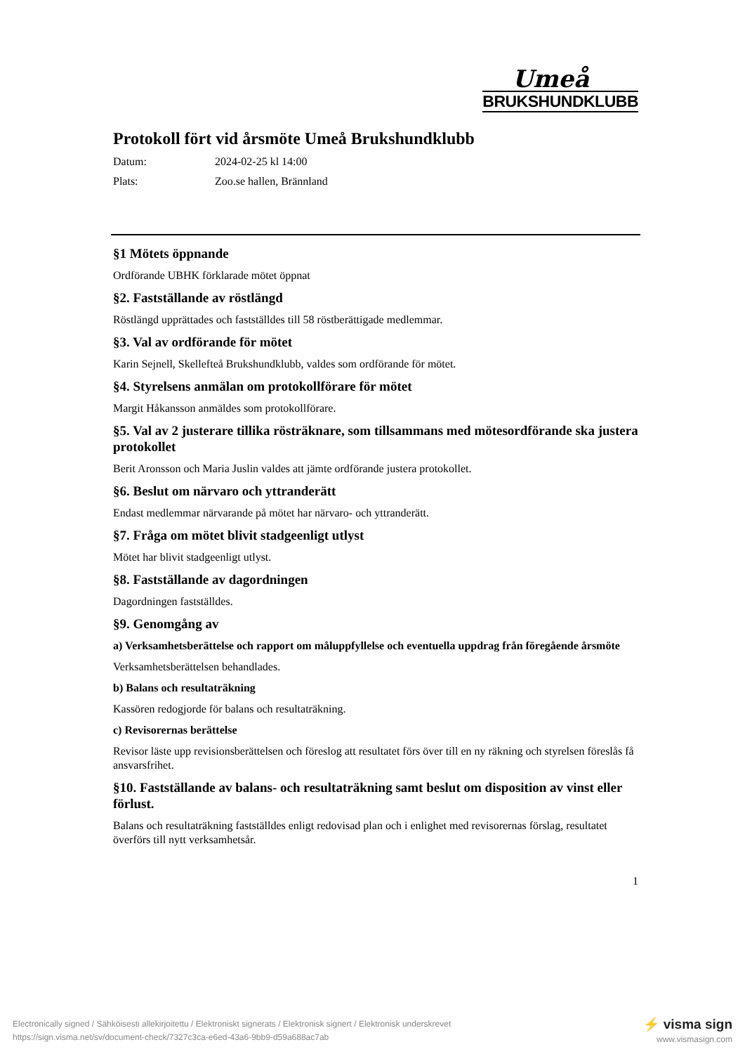Umeå
BRUKSHUNDKLUBB
Protokoll fört vid årsmöte Umeå Brukshundklubb
Datum: 2024-02-25 kl 14:00
Plats: Zoo.se hallen, Brännland
§1 Mötets öppnande
Ordförande UBHK förklarade mötet öppnat
§2. Fastställande av röstlängd
Röstlängd upprättades och fastställdes till 58 röstberättigade medlemmar.
§3. Val av ordförande för mötet
Karin Sejnell, Skellefteå Brukshundklubb, valdes som ordförande för mötet.
§4. Styrelsens anmälan om protokollförare för mötet
Margit Håkansson anmäldes som protokollförare.
§5. Val av 2 justerare tillika rösträknare, som tillsammans med mötesordförande ska justera protokollet
Berit Aronsson och Maria Juslin valdes att jämte ordförande justera protokollet.
§6. Beslut om närvaro och yttranderätt
Endast medlemmar närvarande på mötet har närvaro- och yttranderätt.
§7. Fråga om mötet blivit stadgeenligt utlyst
Mötet har blivit stadgeenligt utlyst.
§8. Fastställande av dagordningen
Dagordningen fastställdes.
§9. Genomgång av
a) Verksamhetsberättelse och rapport om måluppfyllelse och eventuella uppdrag från föregående årsmöte
Verksamhetsberättelsen behandlades.
b) Balans och resultaträkning
Kassören redogjorde för balans och resultaträkning.
c) Revisorernas berättelse
Revisor läste upp revisionsberättelsen och föreslog att resultatet förs över till en ny räkning och styrelsen föreslås få ansvarsfrihet.
§10. Fastställande av balans- och resultaträkning samt beslut om disposition av vinst eller förlust.
Balans och resultaträkning fastställdes enligt redovisad plan och i enlighet med revisorernas förslag, resultatet överförs till nytt verksamhetsår.
1
Electronically signed / Sähköisesti allekirjoitettu / Elektroniskt signerats / Elektronisk signert / Elektronisk underskrevet
https://sign.visma.net/sv/document-check/7327c3ca-e6ed-43a6-9bb9-d59a688ac7ab
⚡ visma sign
www.vismasign.com